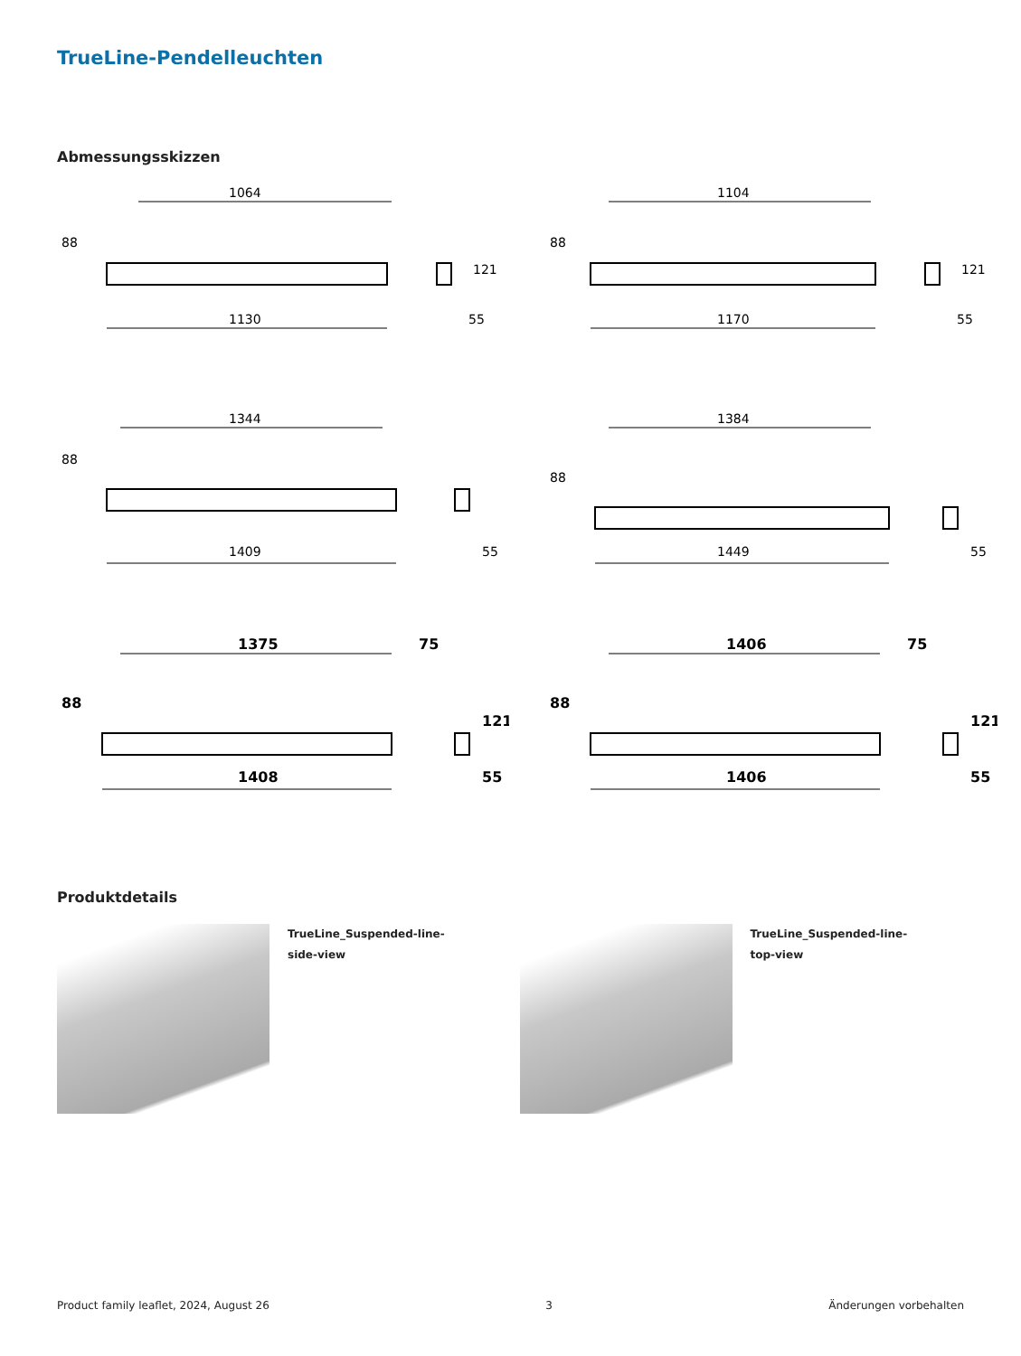TrueLine-Pendelleuchten
Abmessungsskizzen
88
1064
1130
121
55
88
1104
1170
121
55
88
1344
1409
55
88
1384
1449
55
88
1375
75
1408
121
55
88
1406
75
1406
121
55
Produktdetails
TrueLine_Suspended-line-side-view TrueLine_Suspended-line-top-view
Product family leaflet, 2024, August 26 3 Änderungen vorbehalten